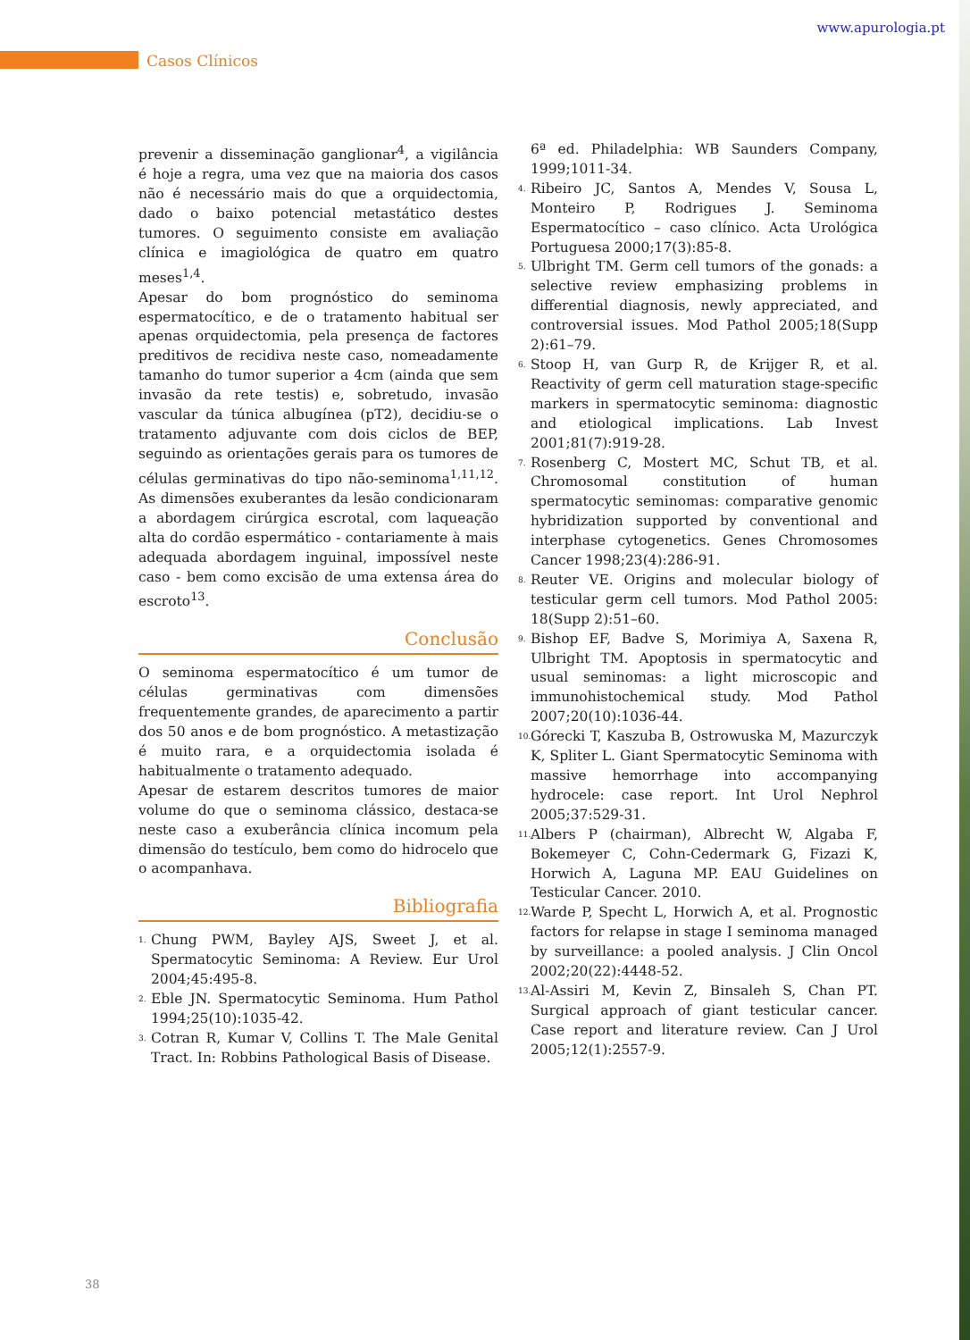www.apurologia.pt
Casos Clínicos
prevenir a disseminação ganglionar<sup>4</sup>, a vigilância é hoje a regra, uma vez que na maioria dos casos não é necessário mais do que a orquidectomia, dado o baixo potencial metastático destes tumores. O seguimento consiste em avaliação clínica e imagiológica de quatro em quatro meses<sup>1,4</sup>.
Apesar do bom prognóstico do seminoma espermatocítico, e de o tratamento habitual ser apenas orquidectomia, pela presença de factores preditivos de recidiva neste caso, nomeadamente tamanho do tumor superior a 4cm (ainda que sem invasão da rete testis) e, sobretudo, invasão vascular da túnica albugínea (pT2), decidiu-se o tratamento adjuvante com dois ciclos de BEP, seguindo as orientações gerais para os tumores de células germinativas do tipo não-seminoma<sup>1,11,12</sup>. As dimensões exuberantes da lesão condicionaram a abordagem cirúrgica escrotal, com laqueação alta do cordão espermático - contariamente à mais adequada abordagem inguinal, impossível neste caso - bem como excisão de uma extensa área do escroto<sup>13</sup>.
Conclusão
O seminoma espermatocítico é um tumor de células germinativas com dimensões frequentemente grandes, de aparecimento a partir dos 50 anos e de bom prognóstico. A metastização é muito rara, e a orquidectomia isolada é habitualmente o tratamento adequado.
Apesar de estarem descritos tumores de maior volume do que o seminoma clássico, destaca-se neste caso a exuberância clínica incomum pela dimensão do testículo, bem como do hidrocelo que o acompanhava.
Bibliografia
<sup>1.</sup> Chung PWM, Bayley AJS, Sweet J, et al. Spermatocytic Seminoma: A Review. Eur Urol 2004;45:495-8.
<sup>2.</sup> Eble JN. Spermatocytic Seminoma. Hum Pathol 1994;25(10):1035-42.
<sup>3.</sup> Cotran R, Kumar V, Collins T. The Male Genital Tract. In: Robbins Pathological Basis of Disease.
6ª ed. Philadelphia: WB Saunders Company, 1999;1011-34.
<sup>4.</sup> Ribeiro JC, Santos A, Mendes V, Sousa L, Monteiro P, Rodrigues J. Seminoma Espermatocítico – caso clínico. Acta Urológica Portuguesa 2000;17(3):85-8.
<sup>5.</sup> Ulbright TM. Germ cell tumors of the gonads: a selective review emphasizing problems in differential diagnosis, newly appreciated, and controversial issues. Mod Pathol 2005;18(Supp 2):61–79.
<sup>6.</sup> Stoop H, van Gurp R, de Krijger R, et al. Reactivity of germ cell maturation stage-specific markers in spermatocytic seminoma: diagnostic and etiological implications. Lab Invest 2001;81(7):919-28.
<sup>7.</sup> Rosenberg C, Mostert MC, Schut TB, et al. Chromosomal constitution of human spermatocytic seminomas: comparative genomic hybridization supported by conventional and interphase cytogenetics. Genes Chromosomes Cancer 1998;23(4):286-91.
<sup>8.</sup> Reuter VE. Origins and molecular biology of testicular germ cell tumors. Mod Pathol 2005: 18(Supp 2):51–60.
<sup>9.</sup> Bishop EF, Badve S, Morimiya A, Saxena R, Ulbright TM. Apoptosis in spermatocytic and usual seminomas: a light microscopic and immunohistochemical study. Mod Pathol 2007;20(10):1036-44.
<sup>10.</sup> Górecki T, Kaszuba B, Ostrowuska M, Mazurczyk K, Spliter L. Giant Spermatocytic Seminoma with massive hemorrhage into accompanying hydrocele: case report. Int Urol Nephrol 2005;37:529-31.
<sup>11.</sup> Albers P (chairman), Albrecht W, Algaba F, Bokemeyer C, Cohn-Cedermark G, Fizazi K, Horwich A, Laguna MP. EAU Guidelines on Testicular Cancer. 2010.
<sup>12.</sup> Warde P, Specht L, Horwich A, et al. Prognostic factors for relapse in stage I seminoma managed by surveillance: a pooled analysis. J Clin Oncol 2002;20(22):4448-52.
<sup>13.</sup> Al-Assiri M, Kevin Z, Binsaleh S, Chan PT. Surgical approach of giant testicular cancer. Case report and literature review. Can J Urol 2005;12(1):2557-9.
38